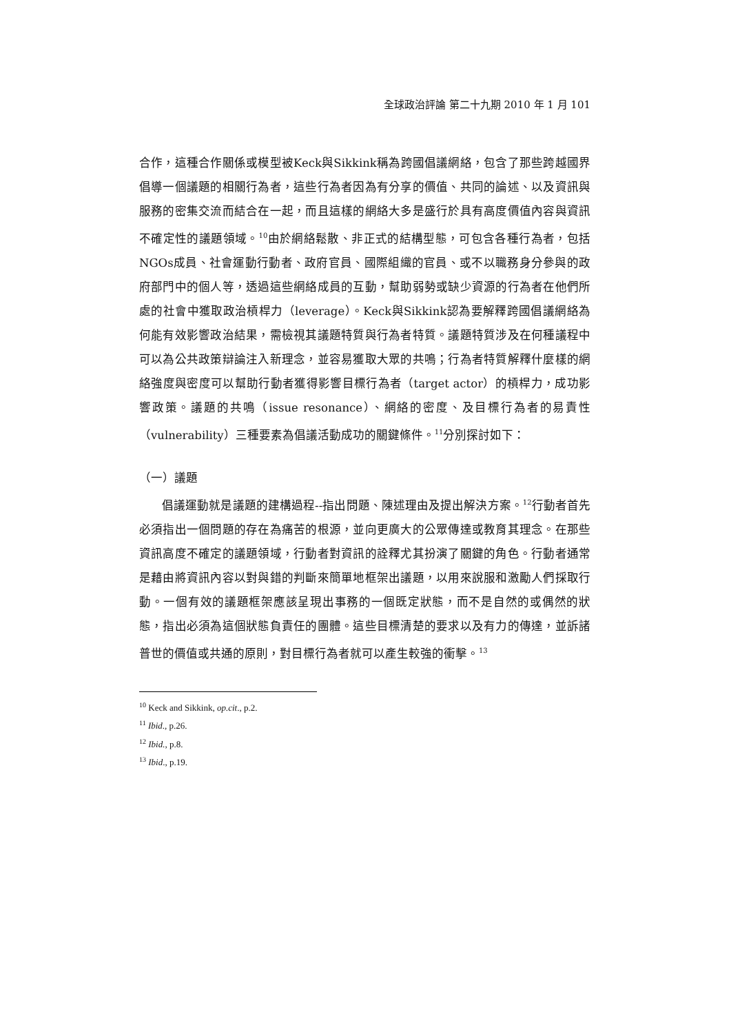全球政治評論 第二十九期 2010 年 1 月 101
合作，這種合作關係或模型被Keck與Sikkink稱為跨國倡議網絡，包含了那些跨越國界倡導一個議題的相關行為者，這些行為者因為有分享的價值、共同的論述、以及資訊與服務的密集交流而結合在一起，而且這樣的網絡大多是盛行於具有高度價值內容與資訊不確定性的議題領域。<sup>10</sup>由於網絡鬆散、非正式的結構型態，可包含各種行為者，包括NGOs成員、社會運動行動者、政府官員、國際組織的官員、或不以職務身分參與的政府部門中的個人等，透過這些網絡成員的互動，幫助弱勢或缺少資源的行為者在他們所處的社會中獲取政治槓桿力（leverage）。Keck與Sikkink認為要解釋跨國倡議網絡為何能有效影響政治結果，需檢視其議題特質與行為者特質。議題特質涉及在何種議程中可以為公共政策辯論注入新理念，並容易獲取大眾的共鳴；行為者特質解釋什麼樣的網絡強度與密度可以幫助行動者獲得影響目標行為者（target actor）的槓桿力，成功影響政策。議題的共鳴（issue resonance）、網絡的密度、及目標行為者的易責性（vulnerability）三種要素為倡議活動成功的關鍵條件。<sup>11</sup>分別探討如下：
（一）議題
倡議運動就是議題的建構過程--指出問題、陳述理由及提出解決方案。<sup>12</sup>行動者首先必須指出一個問題的存在為痛苦的根源，並向更廣大的公眾傳達或教育其理念。在那些資訊高度不確定的議題領域，行動者對資訊的詮釋尤其扮演了關鍵的角色。行動者通常是藉由將資訊內容以對與錯的判斷來簡單地框架出議題，以用來說服和激勵人們採取行動。一個有效的議題框架應該呈現出事務的一個既定狀態，而不是自然的或偶然的狀態，指出必須為這個狀態負責任的團體。這些目標清楚的要求以及有力的傳達，並訴諸普世的價值或共通的原則，對目標行為者就可以產生較強的衝擊。<sup>13</sup>
<sup>10</sup> Keck and Sikkink, op.cit., p.2.
<sup>11</sup> Ibid., p.26.
<sup>12</sup> Ibid., p.8.
<sup>13</sup> Ibid., p.19.